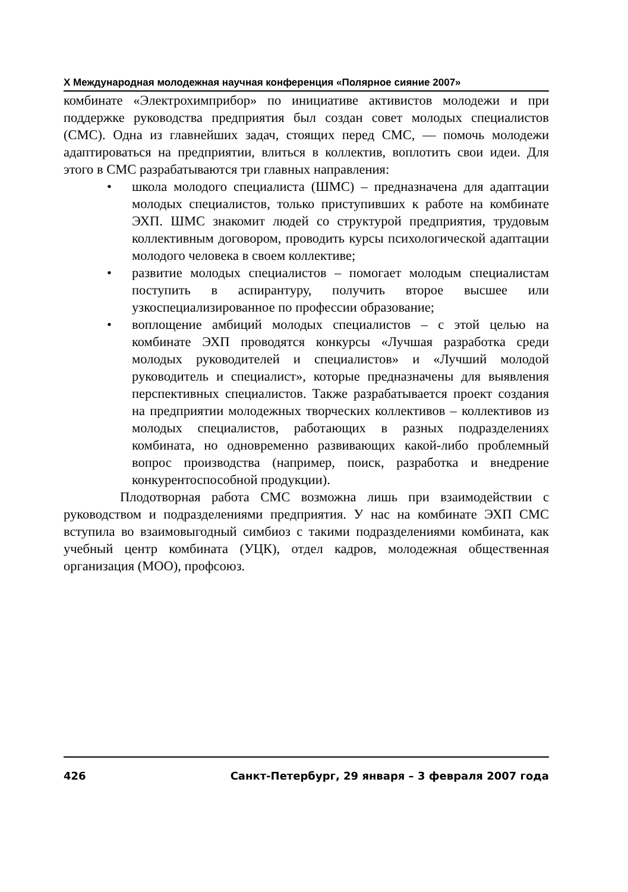X Международная молодежная научная конференция «Полярное сияние 2007»
комбинате «Электрохимприбор» по инициативе активистов молодежи и при поддержке руководства предприятия был создан совет молодых специалистов (СМС). Одна из главнейших задач, стоящих перед СМС, — помочь молодежи адаптироваться на предприятии, влиться в коллектив, воплотить свои идеи. Для этого в СМС разрабатываются три главных направления:
• школа молодого специалиста (ШМС) – предназначена для адаптации молодых специалистов, только приступивших к работе на комбинате ЭХП. ШМС знакомит людей со структурой предприятия, трудовым коллективным договором, проводить курсы психологической адаптации молодого человека в своем коллективе;
• развитие молодых специалистов – помогает молодым специалистам поступить в аспирантуру, получить второе высшее или узкоспециализированное по профессии образование;
• воплощение амбиций молодых специалистов – с этой целью на комбинате ЭХП проводятся конкурсы «Лучшая разработка среди молодых руководителей и специалистов» и «Лучший молодой руководитель и специалист», которые предназначены для выявления перспективных специалистов. Также разрабатывается проект создания на предприятии молодежных творческих коллективов – коллективов из молодых специалистов, работающих в разных подразделениях комбината, но одновременно развивающих какой-либо проблемный вопрос производства (например, поиск, разработка и внедрение конкурентоспособной продукции).
Плодотворная работа СМС возможна лишь при взаимодействии с руководством и подразделениями предприятия. У нас на комбинате ЭХП СМС вступила во взаимовыгодный симбиоз с такими подразделениями комбината, как учебный центр комбината (УЦК), отдел кадров, молодежная общественная организация (МОО), профсоюз.
426 Санкт-Петербург, 29 января – 3 февраля 2007 года